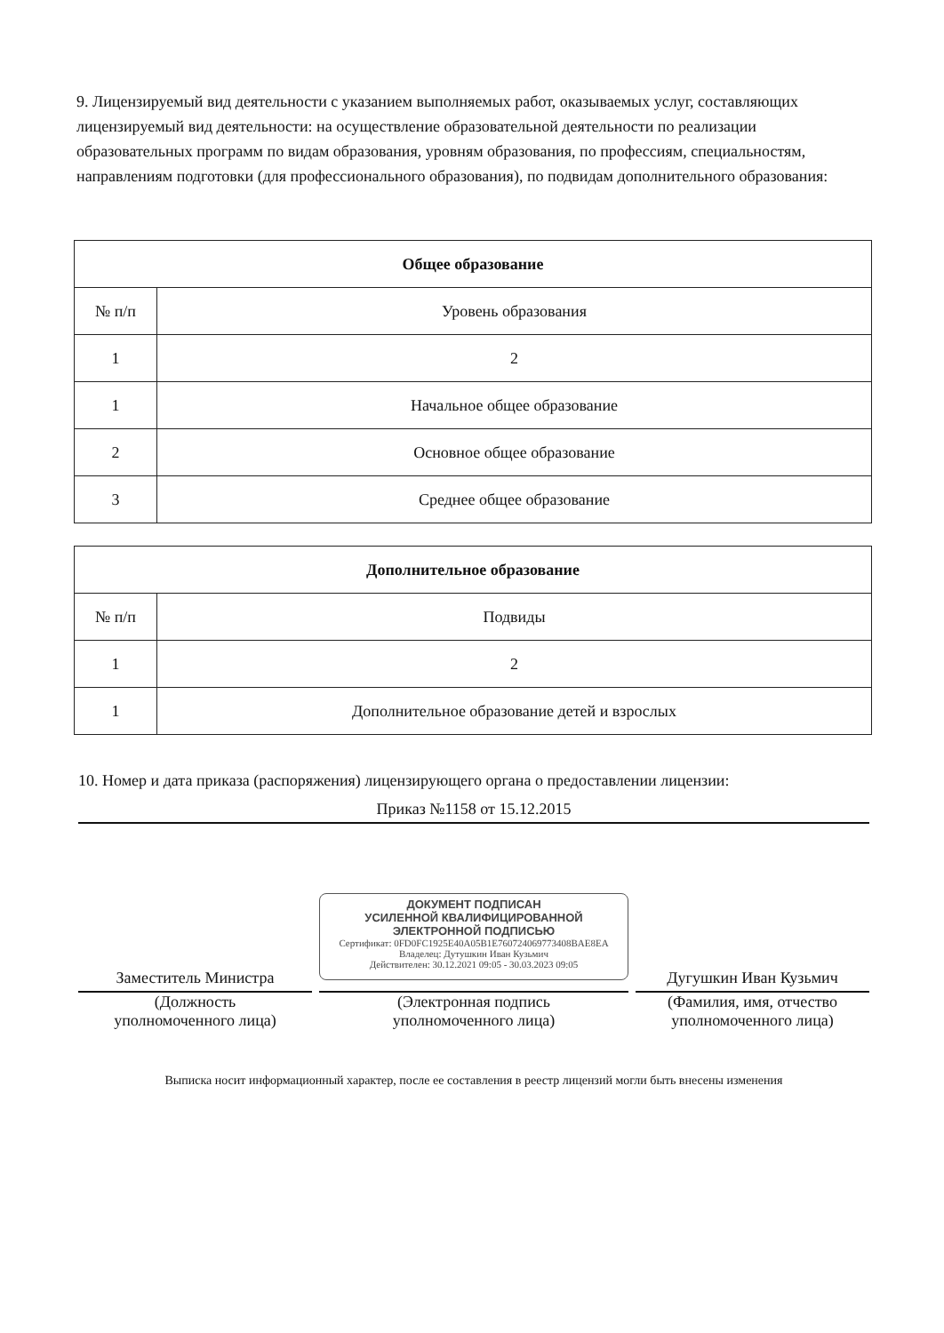9. Лицензируемый вид деятельности с указанием выполняемых работ, оказываемых услуг, составляющих лицензируемый вид деятельности: на осуществление образовательной деятельности по реализации образовательных программ по видам образования, уровням образования, по профессиям, специальностям, направлениям подготовки (для профессионального образования), по подвидам дополнительного образования:
| Общее образование | |
| № п/п | Уровень образования |
| 1 | 2 |
| 1 | Начальное общее образование |
| 2 | Основное общее образование |
| 3 | Среднее общее образование |
| Дополнительное образование | |
| № п/п | Подвиды |
| 1 | 2 |
| 1 | Дополнительное образование детей и взрослых |
10. Номер и дата приказа (распоряжения) лицензирующего органа о предоставлении лицензии:
Приказ №1158 от 15.12.2015
Заместитель Министра
(Должность
уполномоченного лица)
ДОКУМЕНТ ПОДПИСАН
УСИЛЕННОЙ КВАЛИФИЦИРОВАННОЙ
ЭЛЕКТРОННОЙ ПОДПИСЬЮ
Сертификат: 0FD0FC1925E40A05B1E760724069773408BAE8EA
Владелец: Дутушкин Иван Кузьмич
Действителен: 30.12.2021 09:05 - 30.03.2023 09:05
(Электронная подпись
уполномоченного лица)
Дугушкин Иван Кузьмич
(Фамилия, имя, отчество
уполномоченного лица)
Выписка носит информационный характер, после ее составления в реестр лицензий могли быть внесены изменения